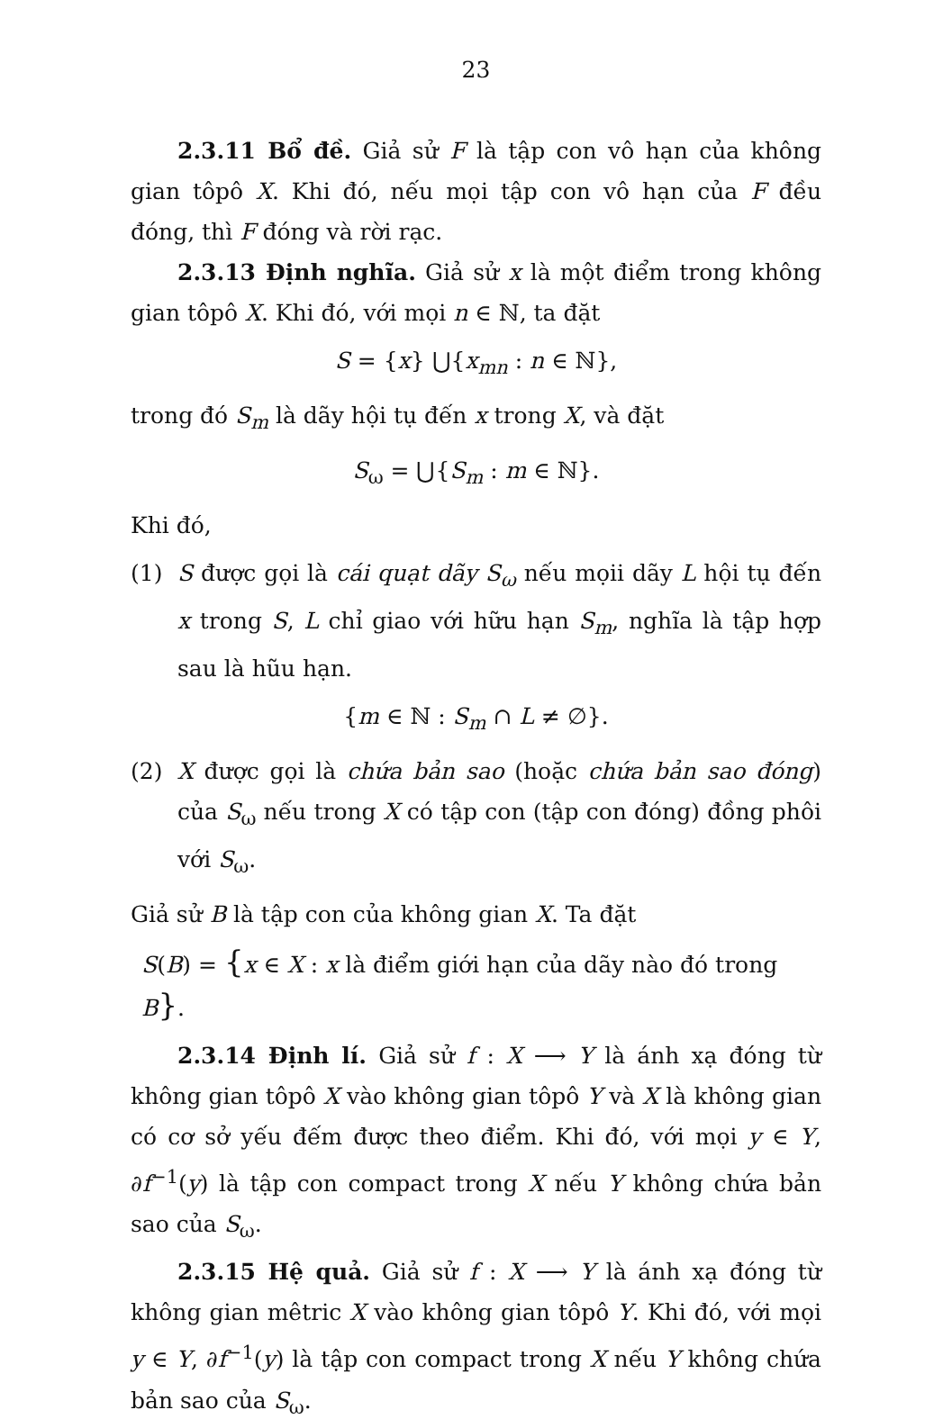23
2.3.11 Bổ đề. Giả sử F là tập con vô hạn của không gian tôpô X. Khi đó, nếu mọi tập con vô hạn của F đều đóng, thì F đóng và rời rạc.
2.3.13 Định nghĩa. Giả sử x là một điểm trong không gian tôpô X. Khi đó, với mọi n ∈ ℕ, ta đặt
S = {x} ⋃{x<sub>mn</sub> : n ∈ ℕ},
trong đó S<sub>m</sub> là dãy hội tụ đến x trong X, và đặt
S<sub>ω</sub> = ⋃{S<sub>m</sub> : m ∈ ℕ}.
Khi đó,
(1) S được gọi là cái quạt dãy S<sub>ω</sub> nếu mọii dãy L hội tụ đến x trong S, L chỉ giao với hữu hạn S<sub>m</sub>, nghĩa là tập hợp sau là hũu hạn.
{m ∈ ℕ : S<sub>m</sub> ∩ L ≠ ∅}.
(2) X được gọi là chứa bản sao (hoặc chứa bản sao đóng) của S<sub>ω</sub> nếu trong X có tập con (tập con đóng) đồng phôi với S<sub>ω</sub>.
Giả sử B là tập con của không gian X. Ta đặt
S(B) = {x ∈ X : x là điểm giới hạn của dãy nào đó trong B}.
2.3.14 Định lí. Giả sử f : X ⟶ Y là ánh xạ đóng từ không gian tôpô X vào không gian tôpô Y và X là không gian có cơ sở yếu đếm được theo điểm. Khi đó, với mọi y ∈ Y, ∂f<sup>−1</sup>(y) là tập con compact trong X nếu Y không chứa bản sao của S<sub>ω</sub>.
2.3.15 Hệ quả. Giả sử f : X ⟶ Y là ánh xạ đóng từ không gian mêtric X vào không gian tôpô Y. Khi đó, với mọi y ∈ Y, ∂f<sup>−1</sup>(y) là tập con compact trong X nếu Y không chứa bản sao của S<sub>ω</sub>.